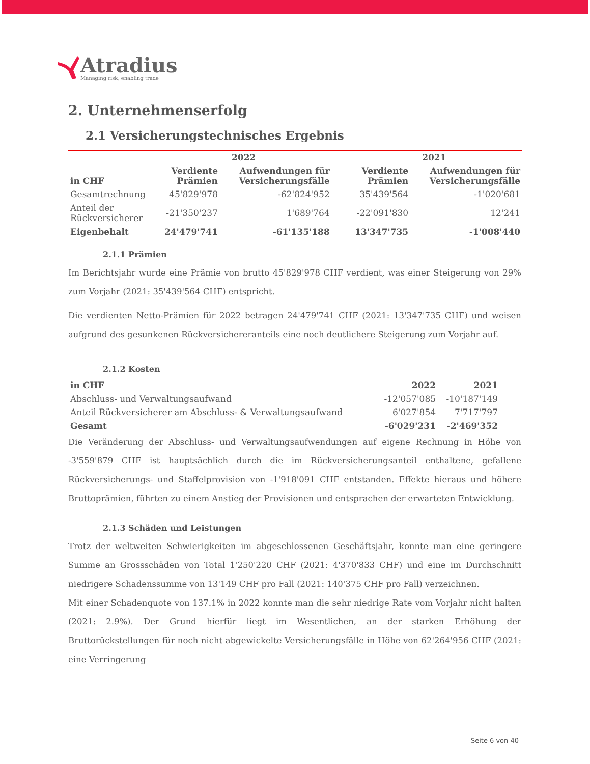Atradius
Managing risk, enabling trade
2. Unternehmenserfolg
2.1 Versicherungstechnisches Ergebnis
| | 2022 | | | 2021 | |
| --- | --- | --- | --- | --- | --- |
| in CHF | Verdiente Prämien | Aufwendungen für Versicherungsfälle | | Verdiente Prämien | Aufwendungen für Versicherungsfälle |
| Gesamtrechnung | 45'829'978 | -62'824'952 | | 35'439'564 | -1'020'681 |
| Anteil der Rückversicherer | -21'350'237 | 1'689'764 | | -22'091'830 | 12'241 |
| Eigenbehalt | 24'479'741 | -61'135'188 | | 13'347'735 | -1'008'440 |
2.1.1 Prämien
Im Berichtsjahr wurde eine Prämie von brutto 45'829'978 CHF verdient, was einer Steigerung von 29% zum Vorjahr (2021: 35'439'564 CHF) entspricht.
Die verdienten Netto-Prämien für 2022 betragen 24'479'741 CHF (2021: 13'347'735 CHF) und weisen aufgrund des gesunkenen Rückversichereranteils eine noch deutlichere Steigerung zum Vorjahr auf.
2.1.2 Kosten
| in CHF | 2022 | 2021 |
| --- | --- | --- |
| Abschluss- und Verwaltungsaufwand | -12'057'085 | -10'187'149 |
| Anteil Rückversicherer am Abschluss- & Verwaltungsaufwand | 6'027'854 | 7'717'797 |
| Gesamt | -6'029'231 | -2'469'352 |
Die Veränderung der Abschluss- und Verwaltungsaufwendungen auf eigene Rechnung in Höhe von -3'559'879 CHF ist hauptsächlich durch die im Rückversicherungsanteil enthaltene, gefallene Rückversicherungs- und Staffelprovision von -1'918'091 CHF entstanden. Effekte hieraus und höhere Bruttoprämien, führten zu einem Anstieg der Provisionen und entsprachen der erwarteten Entwicklung.
2.1.3 Schäden und Leistungen
Trotz der weltweiten Schwierigkeiten im abgeschlossenen Geschäftsjahr, konnte man eine geringere Summe an Grossschäden von Total 1'250'220 CHF (2021: 4'370'833 CHF) und eine im Durchschnitt niedrigere Schadenssumme von 13'149 CHF pro Fall (2021: 140'375 CHF pro Fall) verzeichnen.
Mit einer Schadenquote von 137.1% in 2022 konnte man die sehr niedrige Rate vom Vorjahr nicht halten (2021: 2.9%). Der Grund hierfür liegt im Wesentlichen, an der starken Erhöhung der Bruttorückstellungen für noch nicht abgewickelte Versicherungsfälle in Höhe von 62'264'956 CHF (2021: eine Verringerung
Seite 6 von 40